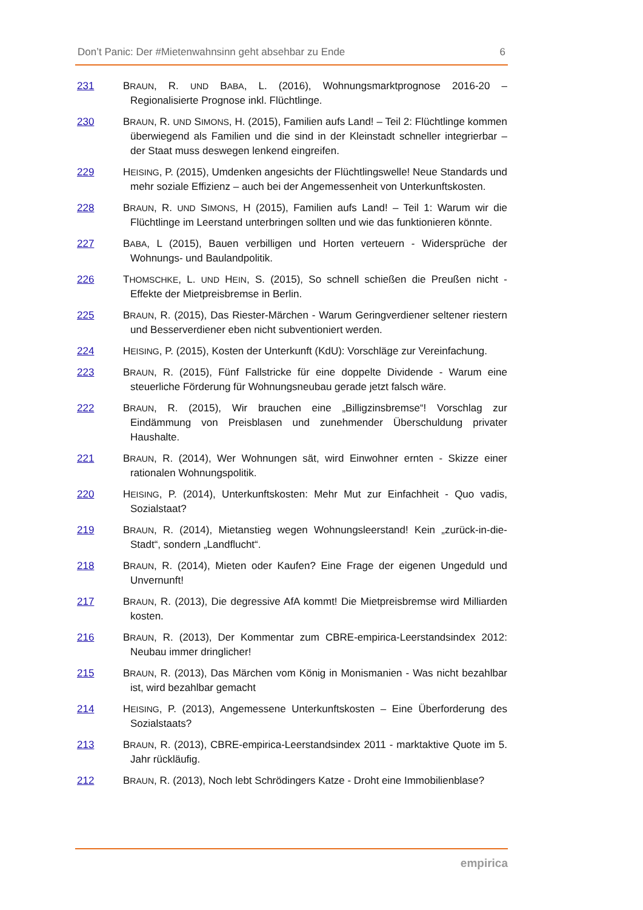Don’t Panic: Der #Mietenwahnsinn geht absehbar zu Ende 6
231 BRAUN, R. UND BABA, L. (2016), Wohnungsmarktprognose 2016-20 – Regionalisierte Prognose inkl. Flüchtlinge.
230 BRAUN, R. UND SIMONS, H. (2015), Familien aufs Land! – Teil 2: Flüchtlinge kommen überwiegend als Familien und die sind in der Kleinstadt schneller integrierbar – der Staat muss deswegen lenkend eingreifen.
229 HEISING, P. (2015), Umdenken angesichts der Flüchtlingswelle! Neue Standards und mehr soziale Effizienz – auch bei der Angemessenheit von Unterkunftskosten.
228 BRAUN, R. UND SIMONS, H (2015), Familien aufs Land! – Teil 1: Warum wir die Flüchtlinge im Leerstand unterbringen sollten und wie das funktionieren könnte.
227 BABA, L (2015), Bauen verbilligen und Horten verteuern - Widersprüche der Wohnungs- und Baulandpolitik.
226 THOMSCHKE, L. UND HEIN, S. (2015), So schnell schießen die Preußen nicht - Effekte der Mietpreisbremse in Berlin.
225 BRAUN, R. (2015), Das Riester-Märchen - Warum Geringverdiener seltener riestern und Besserverdiener eben nicht subventioniert werden.
224 HEISING, P. (2015), Kosten der Unterkunft (KdU): Vorschläge zur Vereinfachung.
223 BRAUN, R. (2015), Fünf Fallstricke für eine doppelte Dividende - Warum eine steuerliche Förderung für Wohnungsneubau gerade jetzt falsch wäre.
222 BRAUN, R. (2015), Wir brauchen eine „Billigzinsbremse“! Vorschlag zur Eindämmung von Preisblasen und zunehmender Überschuldung privater Haushalte.
221 BRAUN, R. (2014), Wer Wohnungen sät, wird Einwohner ernten - Skizze einer rationalen Wohnungspolitik.
220 HEISING, P. (2014), Unterkunftskosten: Mehr Mut zur Einfachheit - Quo vadis, Sozialstaat?
219 BRAUN, R. (2014), Mietanstieg wegen Wohnungsleerstand! Kein „zurück-in-die-Stadt“, sondern „Landflucht“.
218 BRAUN, R. (2014), Mieten oder Kaufen? Eine Frage der eigenen Ungeduld und Unvernunft!
217 BRAUN, R. (2013), Die degressive AfA kommt! Die Mietpreisbremse wird Milliarden kosten.
216 BRAUN, R. (2013), Der Kommentar zum CBRE-empirica-Leerstandsindex 2012: Neubau immer dringlicher!
215 BRAUN, R. (2013), Das Märchen vom König in Monismanien - Was nicht bezahlbar ist, wird bezahlbar gemacht
214 HEISING, P. (2013), Angemessene Unterkunftskosten – Eine Überforderung des Sozialstaats?
213 BRAUN, R. (2013), CBRE-empirica-Leerstandsindex 2011 - marktaktive Quote im 5. Jahr rückläufig.
212 BRAUN, R. (2013), Noch lebt Schrödingers Katze - Droht eine Immobilienblase?
empirica